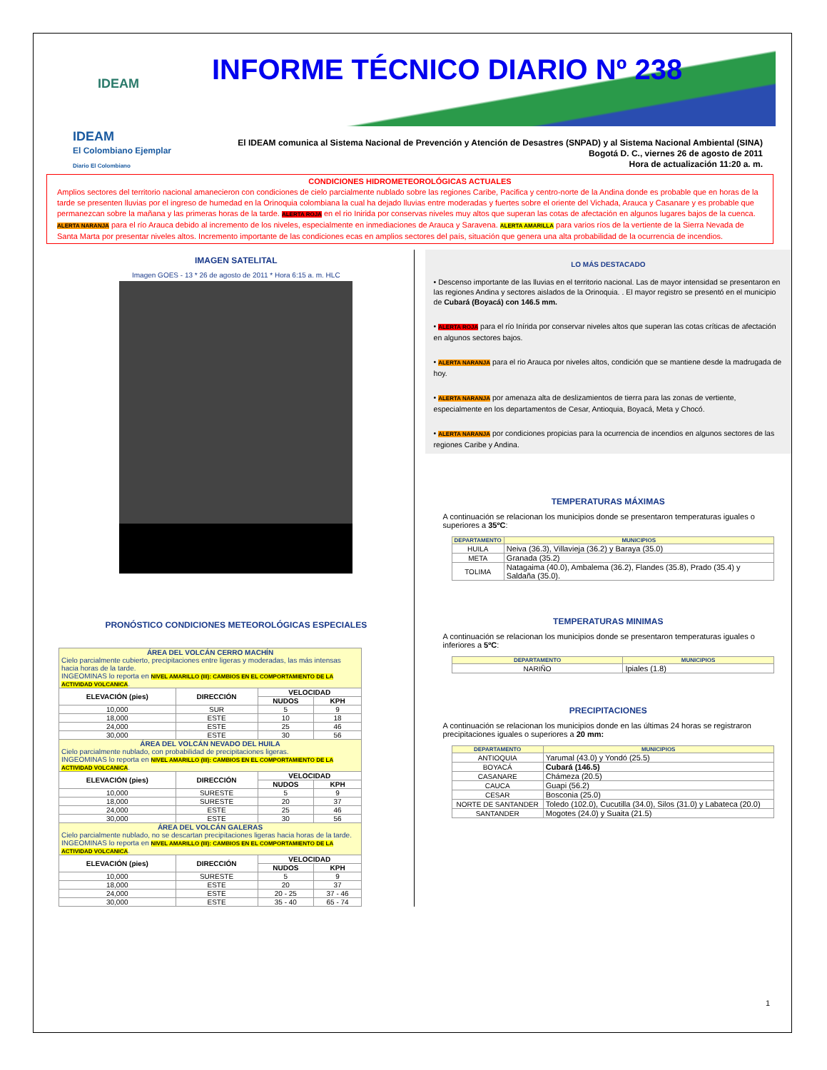IDEAM
INFORME TÉCNICO DIARIO Nº 238
IDEAM
El Colombiano Ejemplar
Diario El Colombiano
El IDEAM comunica al Sistema Nacional de Prevención y Atención de Desastres (SNPAD) y al Sistema Nacional Ambiental (SINA)
Bogotá D. C., viernes 26 de agosto de 2011
Hora de actualización 11:20 a. m.
CONDICIONES HIDROMETEOROLÓGICAS ACTUALES
Amplios sectores del territorio nacional amanecieron con condiciones de cielo parcialmente nublado sobre las regiones Caribe, Pacifica y centro-norte de la Andina donde es probable que en horas de la tarde se presenten lluvias por el ingreso de humedad en la Orinoquia colombiana la cual ha dejado lluvias entre moderadas y fuertes sobre el oriente del Vichada, Arauca y Casanare y es probable que permanezcan sobre la mañana y las primeras horas de la tarde. ALERTA ROJA en el rio Inirida por conservas niveles muy altos que superan las cotas de afectación en algunos lugares bajos de la cuenca. ALERTA NARANJA para el río Arauca debido al incremento de los niveles, especialmente en inmediaciones de Arauca y Saravena. ALERTA AMARILLA para varios ríos de la vertiente de la Sierra Nevada de Santa Marta por presentar niveles altos. Incremento importante de las condiciones ecas en amplios sectores del país, situación que genera una alta probabilidad de la ocurrencia de incendios.
IMAGEN SATELITAL
Imagen GOES - 13 * 26 de agosto de 2011 * Hora 6:15 a. m. HLC
PRONÓSTICO CONDICIONES METEOROLÓGICAS ESPECIALES
| ÁREA DEL VOLCÁN CERRO MACHÍN Cielo parcialmente cubierto, precipitaciones entre ligeras y moderadas, las más intensas hacia horas de la tarde. INGEOMINAS lo reporta en NIVEL AMARILLO (III): CAMBIOS EN EL COMPORTAMIENTO DE LA ACTIVIDAD VOLCANICA . | | | |
| ELEVACIÓN (pies) | DIRECCIÓN | VELOCIDAD | |
| | | NUDOS | KPH |
| 10,000 | SUR | 5 | 9 |
| 18,000 | ESTE | 10 | 18 |
| 24,000 | ESTE | 25 | 46 |
| 30,000 | ESTE | 30 | 56 |
| ÁREA DEL VOLCÁN NEVADO DEL HUILA Cielo parcialmente nublado, con probabilidad de precipitaciones ligeras. INGEOMINAS lo reporta en NIVEL AMARILLO (III): CAMBIOS EN EL COMPORTAMIENTO DE LA ACTIVIDAD VOLCANICA . | | | |
| ELEVACIÓN (pies) | DIRECCIÓN | VELOCIDAD | |
| | | NUDOS | KPH |
| 10,000 | SURESTE | 5 | 9 |
| 18,000 | SURESTE | 20 | 37 |
| 24,000 | ESTE | 25 | 46 |
| 30,000 | ESTE | 30 | 56 |
| ÁREA DEL VOLCÁN GALERAS Cielo parcialmente nublado, no se descartan precipitaciones ligeras hacia horas de la tarde. INGEOMINAS lo reporta en NIVEL AMARILLO (III): CAMBIOS EN EL COMPORTAMIENTO DE LA ACTIVIDAD VOLCANICA . | | | |
| ELEVACIÓN (pies) | DIRECCIÓN | VELOCIDAD | |
| | | NUDOS | KPH |
| 10,000 | SURESTE | 5 | 9 |
| 18,000 | ESTE | 20 | 37 |
| 24,000 | ESTE | 20 - 25 | 37 - 46 |
| 30,000 | ESTE | 35 - 40 | 65 - 74 |
LO MÁS DESTACADO
• Descenso importante de las lluvias en el territorio nacional. Las de mayor intensidad se presentaron en las regiones Andina y sectores aislados de la Orinoquia. . El mayor registro se presentó en el municipio de Cubará (Boyacá) con 146.5 mm.
• ALERTA ROJA para el río Inírida por conservar niveles altos que superan las cotas críticas de afectación en algunos sectores bajos.
• ALERTA NARANJA para el rio Arauca por niveles altos, condición que se mantiene desde la madrugada de hoy.
• ALERTA NARANJA por amenaza alta de deslizamientos de tierra para las zonas de vertiente, especialmente en los departamentos de Cesar, Antioquia, Boyacá, Meta y Chocó.
• ALERTA NARANJA por condiciones propicias para la ocurrencia de incendios en algunos sectores de las regiones Caribe y Andina.
TEMPERATURAS MÁXIMAS
A continuación se relacionan los municipios donde se presentaron temperaturas iguales o superiores a 35ºC:
| DEPARTAMENTO | MUNICIPIOS |
| --- | --- |
| HUILA | Neiva (36.3), Villavieja (36.2) y Baraya (35.0) |
| META | Granada (35.2) |
| TOLIMA | Natagaima (40.0), Ambalema (36.2), Flandes (35.8), Prado (35.4) y Saldaña (35.0). |
TEMPERATURAS MINIMAS
A continuación se relacionan los municipios donde se presentaron temperaturas iguales o inferiores a 5ºC:
| DEPARTAMENTO | MUNICIPIOS |
| --- | --- |
| NARIÑO | Ipiales (1.8) |
PRECIPITACIONES
A continuación se relacionan los municipios donde en las últimas 24 horas se registraron precipitaciones iguales o superiores a 20 mm:
| DEPARTAMENTO | MUNICIPIOS |
| --- | --- |
| ANTIOQUIA | Yarumal (43.0) y Yondó (25.5) |
| BOYACÁ | Cubará (146.5) |
| CASANARE | Chámeza (20.5) |
| CAUCA | Guapi (56.2) |
| CESAR | Bosconia (25.0) |
| NORTE DE SANTANDER | Toledo (102.0), Cucutilla (34.0), Silos (31.0) y Labateca (20.0) |
| SANTANDER | Mogotes (24.0) y Suaita (21.5) |
1